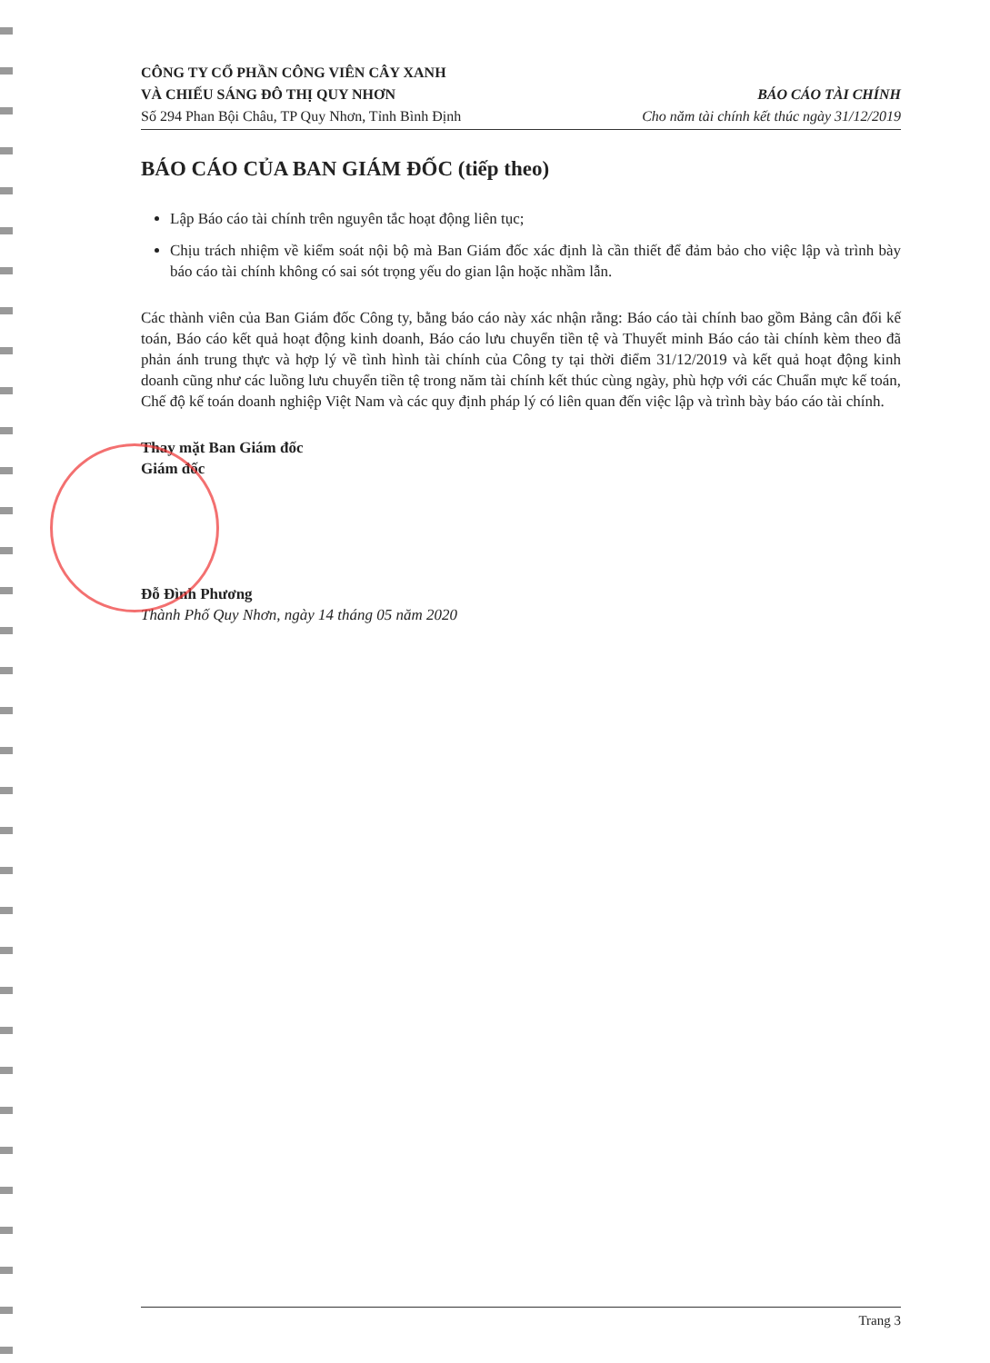CÔNG TY CỔ PHẦN CÔNG VIÊN CÂY XANH
VÀ CHIẾU SÁNG ĐÔ THỊ QUY NHƠN
Số 294 Phan Bội Châu, TP Quy Nhơn, Tỉnh Bình Định
BÁO CÁO TÀI CHÍNH
Cho năm tài chính kết thúc ngày 31/12/2019
BÁO CÁO CỦA BAN GIÁM ĐỐC (tiếp theo)
Lập Báo cáo tài chính trên nguyên tắc hoạt động liên tục;
Chịu trách nhiệm về kiểm soát nội bộ mà Ban Giám đốc xác định là cần thiết để đảm bảo cho việc lập và trình bày báo cáo tài chính không có sai sót trọng yếu do gian lận hoặc nhầm lẫn.
Các thành viên của Ban Giám đốc Công ty, bằng báo cáo này xác nhận rằng: Báo cáo tài chính bao gồm Bảng cân đối kế toán, Báo cáo kết quả hoạt động kinh doanh, Báo cáo lưu chuyển tiền tệ và Thuyết minh Báo cáo tài chính kèm theo đã phản ánh trung thực và hợp lý về tình hình tài chính của Công ty tại thời điểm 31/12/2019 và kết quả hoạt động kinh doanh cũng như các luồng lưu chuyển tiền tệ trong năm tài chính kết thúc cùng ngày, phù hợp với các Chuẩn mực kế toán, Chế độ kế toán doanh nghiệp Việt Nam và các quy định pháp lý có liên quan đến việc lập và trình bày báo cáo tài chính.
Thay mặt Ban Giám đốc
Giám đốc
Đỗ Đình Phương
Thành Phố Quy Nhơn, ngày 14 tháng 05 năm 2020
Trang 3